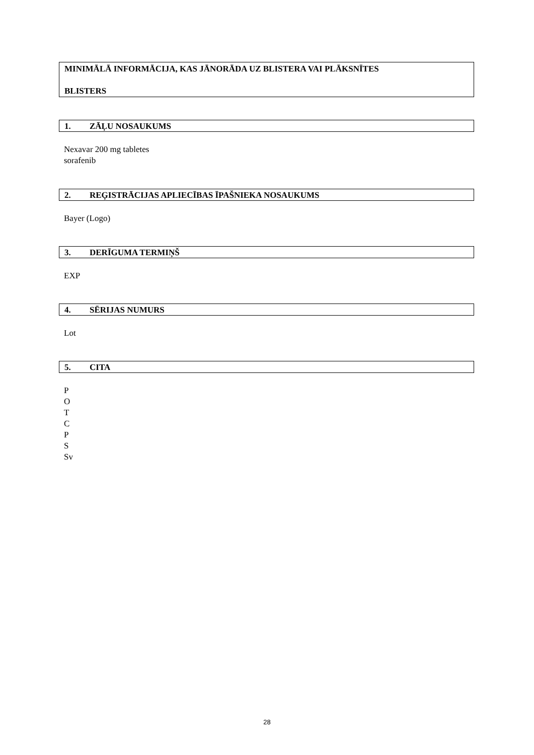MINIMĀLĀ INFORMĀCIJA, KAS JĀNORĀDA UZ BLISTERA VAI PLĀKSNĪTES
BLISTERS
1. ZĀĻU NOSAUKUMS
Nexavar 200 mg tabletes
sorafenib
2. REĢISTRĀCIJAS APLIECĪBAS ĪPAŠNIEKA NOSAUKUMS
Bayer (Logo)
3. DERĪGUMA TERMIŅŠ
EXP
4. SĒRIJAS NUMURS
Lot
5. CITA
P
O
T
C
P
S
Sv
28